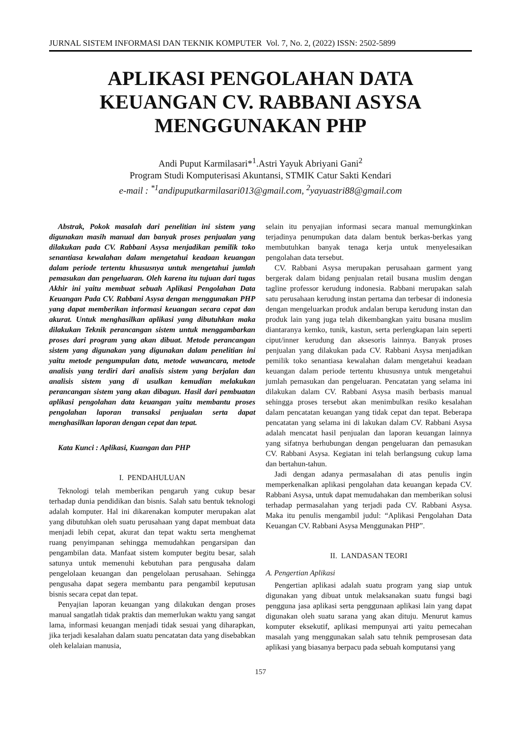JURNAL SISTEM INFORMASI DAN TEKNIK KOMPUTER Vol. 7, No. 2, (2022) ISSN: 2502-5899
APLIKASI PENGOLAHAN DATA KEUANGAN CV. RABBANI ASYSA MENGGUNAKAN PHP
Andi Puput Karmilasari*<sup>1</sup>.Astri Yayuk Abriyani Gani<sup>2</sup>
Program Studi Komputerisasi Akuntansi, STMIK Catur Sakti Kendari
e-mail : <sup>*1</sup>andipuputkarmilasari013@gmail.com, <sup>2</sup>yayuastri88@gmail.com
Abstrak, Pokok masalah dari penelitian ini sistem yang digunakan masih manual dan banyak proses penjualan yang dilakukan pada CV. Rabbani Asysa menjadikan pemilik toko senantiasa kewalahan dalam mengetahui keadaan keuangan dalam periode tertentu khususnya untuk mengetahui jumlah pemasukan dan pengeluaran. Oleh karena itu tujuan dari tugas Akhir ini yaitu membuat sebuah Aplikasi Pengolahan Data Keuangan Pada CV. Rabbani Asysa dengan menggunakan PHP yang dapat memberikan informasi keuangan secara cepat dan akurat. Untuk menghasilkan aplikasi yang dibutuhkan maka dilakukan Teknik perancangan sistem untuk menggambarkan proses dari program yang akan dibuat. Metode perancangan sistem yang digunakan yang digunakan dalam penelitian ini yaitu metode pengumpulan data, metode wawancara, metode analisis yang terdiri dari analisis sistem yang berjalan dan analisis sistem yang di usulkan kemudian melakukan perancangan sistem yang akan dibagun. Hasil dari pembuatan aplikasi pengolahan data keuangan yaitu membantu proses pengolahan laporan transaksi penjualan serta dapat menghasilkan laporan dengan cepat dan tepat.
Kata Kunci : Aplikasi, Kuangan dan PHP
I. PENDAHULUAN
Teknologi telah memberikan pengaruh yang cukup besar terhadap dunia pendidikan dan bisnis. Salah satu bentuk teknologi adalah komputer. Hal ini dikarenakan komputer merupakan alat yang dibutuhkan oleh suatu perusahaan yang dapat membuat data menjadi lebih cepat, akurat dan tepat waktu serta menghemat ruang penyimpanan sehingga memudahkan pengarsipan dan pengambilan data. Manfaat sistem komputer begitu besar, salah satunya untuk memenuhi kebutuhan para pengusaha dalam pengelolaan keuangan dan pengelolaan perusahaan. Sehingga pengusaha dapat segera membantu para pengambil keputusan bisnis secara cepat dan tepat.
Penyajian laporan keuangan yang dilakukan dengan proses manual sangatlah tidak praktis dan memerlukan waktu yang sangat lama, informasi keuangan menjadi tidak sesuai yang diharapkan, jika terjadi kesalahan dalam suatu pencatatan data yang disebabkan oleh kelalaian manusia,
selain itu penyajian informasi secara manual memungkinkan terjadinya penumpukan data dalam bentuk berkas-berkas yang membutuhkan banyak tenaga kerja untuk menyelesaikan pengolahan data tersebut.
CV. Rabbani Asysa merupakan perusahaan garment yang bergerak dalam bidang penjualan retail busana muslim dengan tagline professor kerudung indonesia. Rabbani merupakan salah satu perusahaan kerudung instan pertama dan terbesar di indonesia dengan mengeluarkan produk andalan berupa kerudung instan dan produk lain yang juga telah dikembangkan yaitu busana muslim diantaranya kemko, tunik, kastun, serta perlengkapan lain seperti ciput/inner kerudung dan aksesoris lainnya. Banyak proses penjualan yang dilakukan pada CV. Rabbani Asysa menjadikan pemilik toko senantiasa kewalahan dalam mengetahui keadaan keuangan dalam periode tertentu khususnya untuk mengetahui jumlah pemasukan dan pengeluaran. Pencatatan yang selama ini dilakukan dalam CV. Rabbani Asysa masih berbasis manual sehingga proses tersebut akan menimbulkan resiko kesalahan dalam pencatatan keuangan yang tidak cepat dan tepat. Beberapa pencatatan yang selama ini di lakukan dalam CV. Rabbani Asysa adalah mencatat hasil penjualan dan laporan keuangan lainnya yang sifatnya berhubungan dengan pengeluaran dan pemasukan CV. Rabbani Asysa. Kegiatan ini telah berlangsung cukup lama dan bertahun-tahun.
Jadi dengan adanya permasalahan di atas penulis ingin memperkenalkan aplikasi pengolahan data keuangan kepada CV. Rabbani Asysa, untuk dapat memudahakan dan memberikan solusi terhadap permasalahan yang terjadi pada CV. Rabbani Asysa. Maka itu penulis mengambil judul: “Aplikasi Pengolahan Data Keuangan CV. Rabbani Asysa Menggunakan PHP”.
II. LANDASAN TEORI
A. Pengertian Aplikasi
Pengertian aplikasi adalah suatu program yang siap untuk digunakan yang dibuat untuk melaksanakan suatu fungsi bagi pengguna jasa aplikasi serta penggunaan aplikasi lain yang dapat digunakan oleh suatu sarana yang akan dituju. Menurut kamus komputer eksekutif, aplikasi mempunyai arti yaitu pemecahan masalah yang menggunakan salah satu tehnik pemprosesan data aplikasi yang biasanya berpacu pada sebuah komputansi yang
157